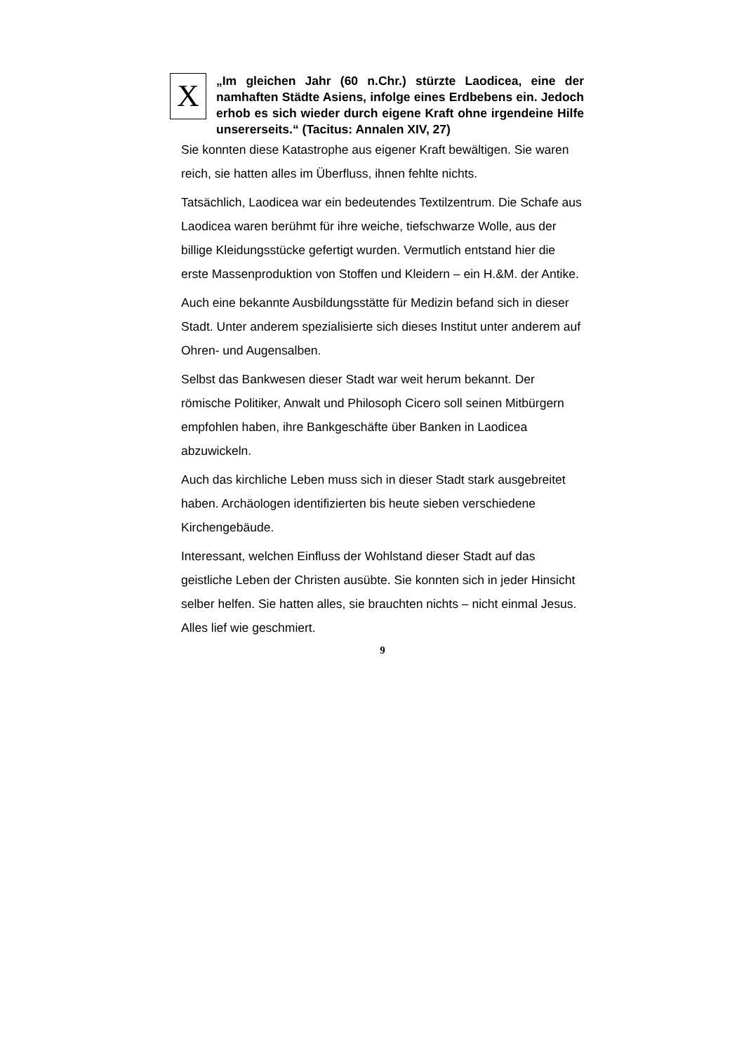X
„Im gleichen Jahr (60 n.Chr.) stürzte Laodicea, eine der namhaften Städte Asiens, infolge eines Erdbebens ein. Jedoch erhob es sich wieder durch eigene Kraft ohne irgendeine Hilfe unsererseits.“ (Tacitus: Annalen XIV, 27)
Sie konnten diese Katastrophe aus eigener Kraft bewältigen. Sie waren reich, sie hatten alles im Überfluss, ihnen fehlte nichts.
Tatsächlich, Laodicea war ein bedeutendes Textilzentrum. Die Schafe aus Laodicea waren berühmt für ihre weiche, tiefschwarze Wolle, aus der billige Kleidungsstücke gefertigt wurden. Vermutlich entstand hier die erste Massenproduktion von Stoffen und Kleidern – ein H.&M. der Antike.
Auch eine bekannte Ausbildungsstätte für Medizin befand sich in dieser Stadt. Unter anderem spezialisierte sich dieses Institut unter anderem auf Ohren- und Augensalben.
Selbst das Bankwesen dieser Stadt war weit herum bekannt. Der römische Politiker, Anwalt und Philosoph Cicero soll seinen Mitbürgern empfohlen haben, ihre Bankgeschäfte über Banken in Laodicea abzuwickeln.
Auch das kirchliche Leben muss sich in dieser Stadt stark ausgebreitet haben. Archäologen identifizierten bis heute sieben verschiedene Kirchengebäude.
Interessant, welchen Einfluss der Wohlstand dieser Stadt auf das geistliche Leben der Christen ausübte. Sie konnten sich in jeder Hinsicht selber helfen. Sie hatten alles, sie brauchten nichts – nicht einmal Jesus. Alles lief wie geschmiert.
9